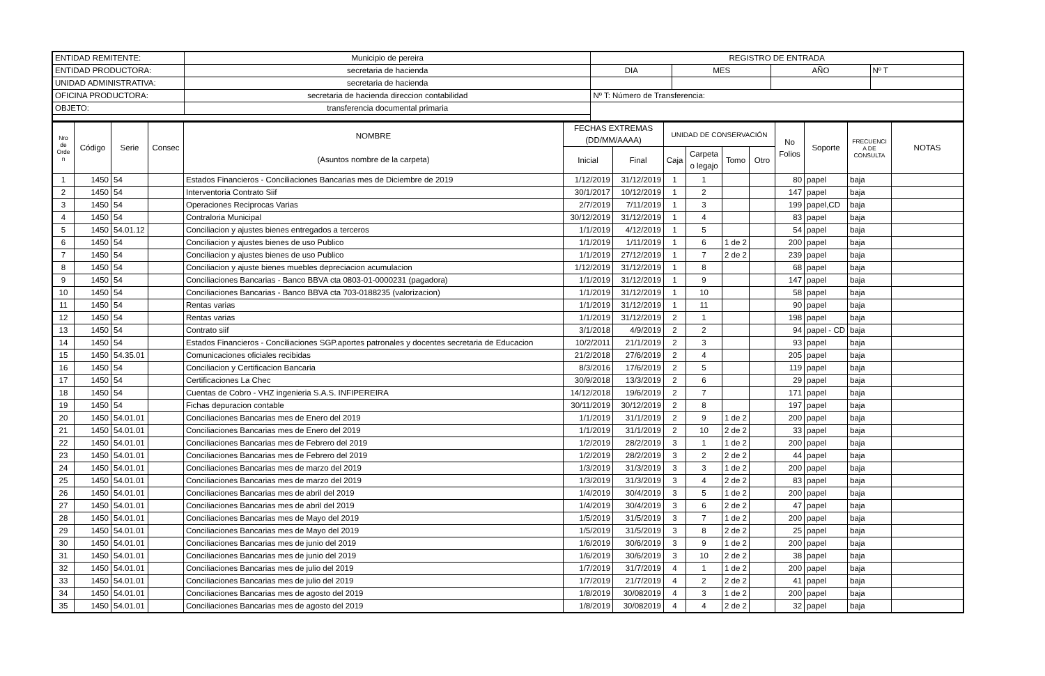| ENTIDAD REMITENTE: | Municipio de pereira | REGISTRO DE ENTRADA | | | |
| ENTIDAD PRODUCTORA: | secretaria de hacienda | DIA | MES | AÑO | Nº T |
| UNIDAD ADMINISTRATIVA: | secretaria de hacienda | | | | |
| OFICINA PRODUCTORA: | secretaria de hacienda direccion contabilidad | Nº T: Número de Transferencia: | | | |
| OBJETO: | transferencia documental primaria | | | | |
| Nro de Orde n | Código | Serie | Consec | NOMBRE (Asuntos nombre de la carpeta) | FECHAS EXTREMAS (DD/MM/AAAA) | | UNIDAD DE CONSERVACIÓN | | | | No Folios | Soporte | FRECUENCI A DE CONSULTA | NOTAS |
| --- | --- | --- | --- | --- | --- | --- | --- | --- | --- | --- | --- | --- | --- | --- |
| | | | | | Inicial | Final | Caja | Carpeta o legajo | Tomo | Otro | | | | |
| 1 | 1450 | 54 | | Estados Financieros - Conciliaciones Bancarias mes de Diciembre de 2019 | 1/12/2019 | 31/12/2019 | 1 | 1 | | | 80 | papel | baja | |
| 2 | 1450 | 54 | | Interventoria Contrato Siif | 30/1/2017 | 10/12/2019 | 1 | 2 | | | 147 | papel | baja | |
| 3 | 1450 | 54 | | Operaciones Reciprocas Varias | 2/7/2019 | 7/11/2019 | 1 | 3 | | | 199 | papel,CD | baja | |
| 4 | 1450 | 54 | | Contraloria Municipal | 30/12/2019 | 31/12/2019 | 1 | 4 | | | 83 | papel | baja | |
| 5 | 1450 | 54.01.12 | | Conciliacion y ajustes bienes entregados a terceros | 1/1/2019 | 4/12/2019 | 1 | 5 | | | 54 | papel | baja | |
| 6 | 1450 | 54 | | Conciliacion y ajustes bienes de uso Publico | 1/1/2019 | 1/11/2019 | 1 | 6 | 1 de 2 | | 200 | papel | baja | |
| 7 | 1450 | 54 | | Conciliacion y ajustes bienes de uso Publico | 1/1/2019 | 27/12/2019 | 1 | 7 | 2 de 2 | | 239 | papel | baja | |
| 8 | 1450 | 54 | | Conciliacion y ajuste bienes muebles depreciacion acumulacion | 1/12/2019 | 31/12/2019 | 1 | 8 | | | 68 | papel | baja | |
| 9 | 1450 | 54 | | Conciliaciones Bancarias - Banco BBVA cta 0803-01-0000231 (pagadora) | 1/1/2019 | 31/12/2019 | 1 | 9 | | | 147 | papel | baja | |
| 10 | 1450 | 54 | | Conciliaciones Bancarias - Banco BBVA cta 703-0188235 (valorizacion) | 1/1/2019 | 31/12/2019 | 1 | 10 | | | 58 | papel | baja | |
| 11 | 1450 | 54 | | Rentas varias | 1/1/2019 | 31/12/2019 | 1 | 11 | | | 90 | papel | baja | |
| 12 | 1450 | 54 | | Rentas varias | 1/1/2019 | 31/12/2019 | 2 | 1 | | | 198 | papel | baja | |
| 13 | 1450 | 54 | | Contrato siif | 3/1/2018 | 4/9/2019 | 2 | 2 | | | 94 | papel - CD | baja | |
| 14 | 1450 | 54 | | Estados Financieros - Conciliaciones SGP.aportes patronales y docentes secretaria de Educacion | 10/2/2011 | 21/1/2019 | 2 | 3 | | | 93 | papel | baja | |
| 15 | 1450 | 54.35.01 | | Comunicaciones oficiales recibidas | 21/2/2018 | 27/6/2019 | 2 | 4 | | | 205 | papel | baja | |
| 16 | 1450 | 54 | | Conciliacion y Certificacion Bancaria | 8/3/2016 | 17/6/2019 | 2 | 5 | | | 119 | papel | baja | |
| 17 | 1450 | 54 | | Certificaciones La Chec | 30/9/2018 | 13/3/2019 | 2 | 6 | | | 29 | papel | baja | |
| 18 | 1450 | 54 | | Cuentas de Cobro - VHZ ingenieria S.A.S. INFIPEREIRA | 14/12/2018 | 19/6/2019 | 2 | 7 | | | 171 | papel | baja | |
| 19 | 1450 | 54 | | Fichas depuracion contable | 30/11/2019 | 30/12/2019 | 2 | 8 | | | 197 | papel | baja | |
| 20 | 1450 | 54.01.01 | | Conciliaciones Bancarias mes de Enero del 2019 | 1/1/2019 | 31/1/2019 | 2 | 9 | 1 de 2 | | 200 | papel | baja | |
| 21 | 1450 | 54.01.01 | | Conciliaciones Bancarias mes de Enero del 2019 | 1/1/2019 | 31/1/2019 | 2 | 10 | 2 de 2 | | 33 | papel | baja | |
| 22 | 1450 | 54.01.01 | | Conciliaciones Bancarias mes de Febrero del 2019 | 1/2/2019 | 28/2/2019 | 3 | 1 | 1 de 2 | | 200 | papel | baja | |
| 23 | 1450 | 54.01.01 | | Conciliaciones Bancarias mes de Febrero del 2019 | 1/2/2019 | 28/2/2019 | 3 | 2 | 2 de 2 | | 44 | papel | baja | |
| 24 | 1450 | 54.01.01 | | Conciliaciones Bancarias mes de marzo del 2019 | 1/3/2019 | 31/3/2019 | 3 | 3 | 1 de 2 | | 200 | papel | baja | |
| 25 | 1450 | 54.01.01 | | Conciliaciones Bancarias mes de marzo del 2019 | 1/3/2019 | 31/3/2019 | 3 | 4 | 2 de 2 | | 83 | papel | baja | |
| 26 | 1450 | 54.01.01 | | Conciliaciones Bancarias mes de abril del 2019 | 1/4/2019 | 30/4/2019 | 3 | 5 | 1 de 2 | | 200 | papel | baja | |
| 27 | 1450 | 54.01.01 | | Conciliaciones Bancarias mes de abril del 2019 | 1/4/2019 | 30/4/2019 | 3 | 6 | 2 de 2 | | 47 | papel | baja | |
| 28 | 1450 | 54.01.01 | | Conciliaciones Bancarias mes de Mayo del 2019 | 1/5/2019 | 31/5/2019 | 3 | 7 | 1 de 2 | | 200 | papel | baja | |
| 29 | 1450 | 54.01.01 | | Conciliaciones Bancarias mes de Mayo del 2019 | 1/5/2019 | 31/5/2019 | 3 | 8 | 2 de 2 | | 25 | papel | baja | |
| 30 | 1450 | 54.01.01 | | Conciliaciones Bancarias mes de junio del 2019 | 1/6/2019 | 30/6/2019 | 3 | 9 | 1 de 2 | | 200 | papel | baja | |
| 31 | 1450 | 54.01.01 | | Conciliaciones Bancarias mes de junio del 2019 | 1/6/2019 | 30/6/2019 | 3 | 10 | 2 de 2 | | 38 | papel | baja | |
| 32 | 1450 | 54.01.01 | | Conciliaciones Bancarias mes de julio del 2019 | 1/7/2019 | 31/7/2019 | 4 | 1 | 1 de 2 | | 200 | papel | baja | |
| 33 | 1450 | 54.01.01 | | Conciliaciones Bancarias mes de julio del 2019 | 1/7/2019 | 21/7/2019 | 4 | 2 | 2 de 2 | | 41 | papel | baja | |
| 34 | 1450 | 54.01.01 | | Conciliaciones Bancarias mes de agosto del 2019 | 1/8/2019 | 30/082019 | 4 | 3 | 1 de 2 | | 200 | papel | baja | |
| 35 | 1450 | 54.01.01 | | Conciliaciones Bancarias mes de agosto del 2019 | 1/8/2019 | 30/082019 | 4 | 4 | 2 de 2 | | 32 | papel | baja | |